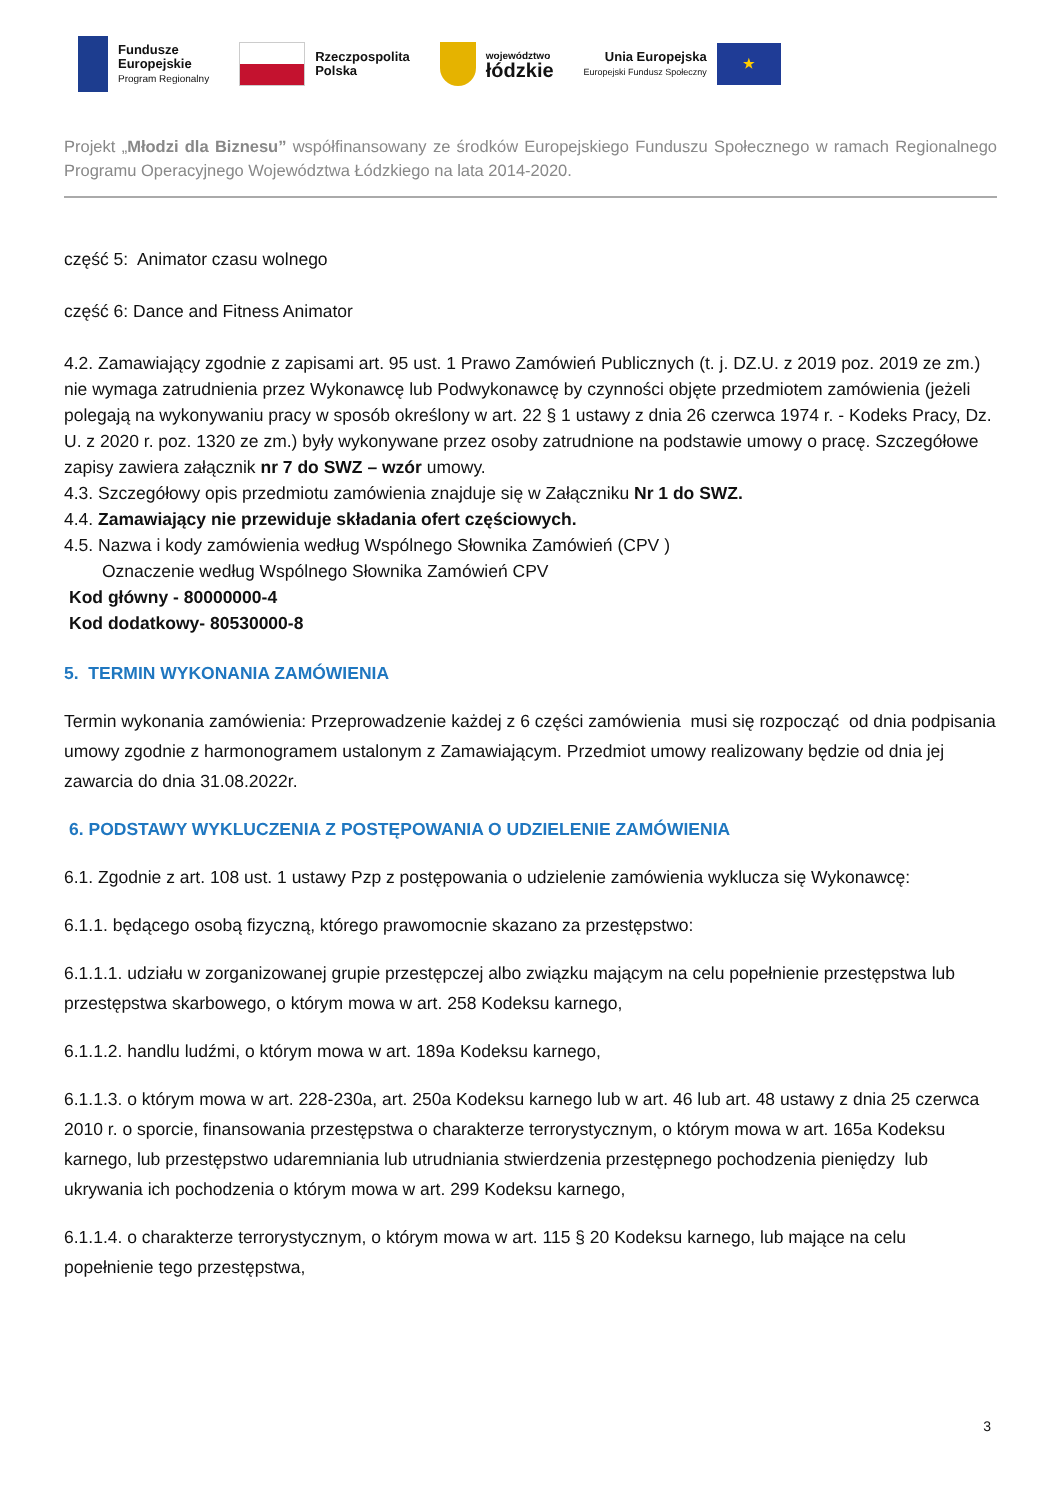Fundusze
Europejskie
Program Regionalny
Rzeczpospolita
Polska
województwo
łódzkie
Unia Europejska
Europejski Fundusz Społeczny
★
Projekt „Młodzi dla Biznesu” współfinansowany ze środków Europejskiego Funduszu Społecznego w ramach Regionalnego Programu Operacyjnego Województwa Łódzkiego na lata 2014-2020.
część 5: Animator czasu wolnego
część 6: Dance and Fitness Animator
4.2. Zamawiający zgodnie z zapisami art. 95 ust. 1 Prawo Zamówień Publicznych (t. j. DZ.U. z 2019 poz. 2019 ze zm.) nie wymaga zatrudnienia przez Wykonawcę lub Podwykonawcę by czynności objęte przedmiotem zamówienia (jeżeli polegają na wykonywaniu pracy w sposób określony w art. 22 § 1 ustawy z dnia 26 czerwca 1974 r. - Kodeks Pracy, Dz. U. z 2020 r. poz. 1320 ze zm.) były wykonywane przez osoby zatrudnione na podstawie umowy o pracę. Szczegółowe zapisy zawiera załącznik nr 7 do SWZ – wzór umowy.
4.3. Szczegółowy opis przedmiotu zamówienia znajduje się w Załączniku Nr 1 do SWZ.
4.4. Zamawiający nie przewiduje składania ofert częściowych.
4.5. Nazwa i kody zamówienia według Wspólnego Słownika Zamówień (CPV )
Oznaczenie według Wspólnego Słownika Zamówień CPV
Kod główny - 80000000-4
Kod dodatkowy- 80530000-8
5. TERMIN WYKONANIA ZAMÓWIENIA
Termin wykonania zamówienia: Przeprowadzenie każdej z 6 części zamówienia musi się rozpocząć od dnia podpisania umowy zgodnie z harmonogramem ustalonym z Zamawiającym. Przedmiot umowy realizowany będzie od dnia jej zawarcia do dnia 31.08.2022r.
6. PODSTAWY WYKLUCZENIA Z POSTĘPOWANIA O UDZIELENIE ZAMÓWIENIA
6.1. Zgodnie z art. 108 ust. 1 ustawy Pzp z postępowania o udzielenie zamówienia wyklucza się Wykonawcę:
6.1.1. będącego osobą fizyczną, którego prawomocnie skazano za przestępstwo:
6.1.1.1. udziału w zorganizowanej grupie przestępczej albo związku mającym na celu popełnienie przestępstwa lub przestępstwa skarbowego, o którym mowa w art. 258 Kodeksu karnego,
6.1.1.2. handlu ludźmi, o którym mowa w art. 189a Kodeksu karnego,
6.1.1.3. o którym mowa w art. 228-230a, art. 250a Kodeksu karnego lub w art. 46 lub art. 48 ustawy z dnia 25 czerwca 2010 r. o sporcie, finansowania przestępstwa o charakterze terrorystycznym, o którym mowa w art. 165a Kodeksu karnego, lub przestępstwo udaremniania lub utrudniania stwierdzenia przestępnego pochodzenia pieniędzy lub ukrywania ich pochodzenia o którym mowa w art. 299 Kodeksu karnego,
6.1.1.4. o charakterze terrorystycznym, o którym mowa w art. 115 § 20 Kodeksu karnego, lub mające na celu popełnienie tego przestępstwa,
3